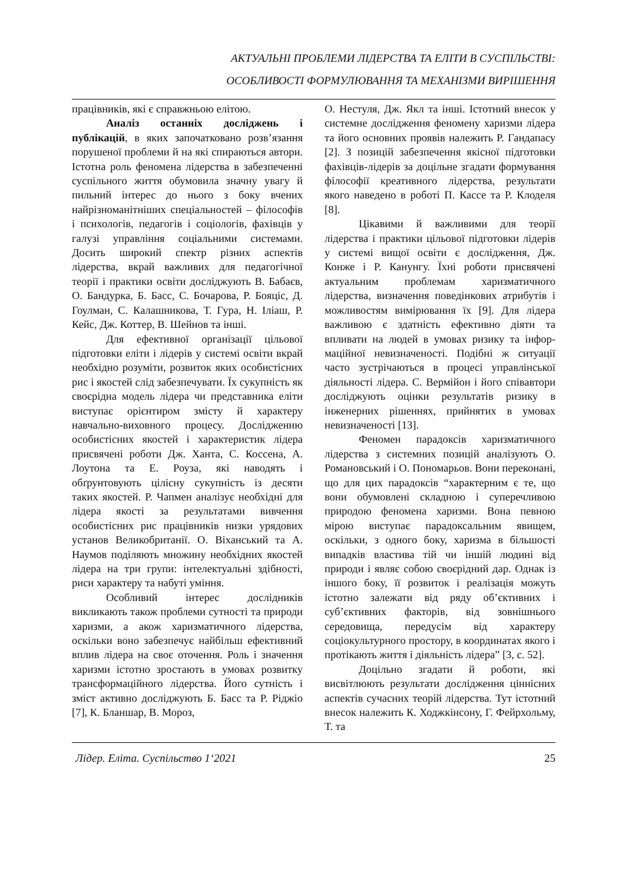АКТУАЛЬНІ ПРОБЛЕМИ ЛІДЕРСТВА ТА ЕЛІТИ В СУСПІЛЬСТВІ:
ОСОБЛИВОСТІ ФОРМУЛЮВАННЯ ТА МЕХАНІЗМИ ВИРІШЕННЯ
працівників, які є справжньою елітою.
Аналіз останніх досліджень і публікацій, в яких започатковано розв’язання порушеної проблеми й на які спираються автори. Істотна роль феномена лідерства в забезпеченні суспільного життя обумовила значну увагу й пильний інтерес до нього з боку вчених найрізноманітніших спеціальностей – філософів і психологів, педагогів і соціологів, фахівців у галузі управління соціальними системами. Досить широкий спектр різних аспектів лідерства, вкрай важливих для педагогічної теорії і практики освіти досліджують В. Бабаєв, О. Бандурка, Б. Басс, С. Бочарова, Р. Бояціс, Д. Гоулман, С. Калашникова, Т. Гура, Н. Іліаш, Р. Кейс, Дж. Коттер, В. Шейнов та інші.
Для ефективної організації цільової підготовки еліти і лідерів у системі освіти вкрай необхідно розуміти, розвиток яких особистісних рис і якостей слід забезпечувати. Їх сукупність як своєрідна модель лідера чи представника еліти виступає орієнтиром змісту й характеру навчально-виховного процесу. Дослідженню особистісних якостей і характеристик лідера присвячені роботи Дж. Ханта, С. Коссена, А. Лоутона та Е. Роуза, які наводять і обґрунтовують цілісну сукупність із десяти таких якостей. Р. Чапмен аналізує необхідні для лідера якості за результатами вивчення особистісних рис працівників низки урядових установ Великобританії. О. Віханський та А. Наумов поділяють множину необхідних якостей лідера на три групи: інтелектуальні здібності, риси характеру та набуті уміння.
Особливий інтерес дослідників викликають також проблеми сутності та природи харизми, а акож харизматичного лідерства, оскільки воно забезпечує найбільш ефективний вплив лідера на своє оточення. Роль і значення харизми істотно зростають в умовах розвитку трансформаційного лідерства. Його сутність і зміст активно досліджують Б. Басс та Р. Ріджіо [7], К. Бланшар, В. Мороз,
О. Нестуля, Дж. Якл та інші. Істотний внесок у системне дослідження феномену харизми лідера та його основних проявів належить Р. Гандапасу [2]. З позицій забезпечення якісної підготовки фахівців-лідерів за доцільне згадати формування філософії креативного лідерства, результати якого наведено в роботі П. Кассе та Р. Клоделя [8].
Цікавими й важливими для теорії лідерства і практики цільової підготовки лідерів у системі вищої освіти є дослідження, Дж. Конже і Р. Канунгу. Їхні роботи присвячені актуальним проблемам харизматичного лідерства, визначення поведінкових атрибутів і можливостям вимірювання їх [9]. Для лідера важливою є здатність ефективно діяти та впливати на людей в умовах ризику та інфор-маційної невизначеності. Подібні ж ситуації часто зустрічаються в процесі управлінської діяльності лідера. С. Вермійон і його співавтори досліджують оцінки результатів ризику в інженерних рішеннях, прийнятих в умовах невизначеності [13].
Феномен парадоксів харизматичного лідерства з системних позицій аналізують О. Романовський і О. Пономарьов. Вони переконані, що для цих парадоксів “характерним є те, що вони обумовлені складною і суперечливою природою феномена харизми. Вона певною мірою виступає парадоксальним явищем, оскільки, з одного боку, харизма в більшості випадків властива тій чи іншій людині від природи і являє собою своєрідний дар. Однак із іншого боку, її розвиток і реалізація можуть істотно залежати від ряду об’єктивних і суб’єктивних факторів, від зовнішнього середовища, передусім від характеру соціокультурного простору, в координатах якого і протікають життя і діяльність лідера” [3, с. 52].
Доцільно згадати й роботи, які висвітлюють результати дослідження ціннісних аспектів сучасних теорій лідерства. Тут істотний внесок належить К. Ходжкінсону, Г. Фейрхольму, Т. та
Лідер. Еліта. Суспільство 1‘2021 25